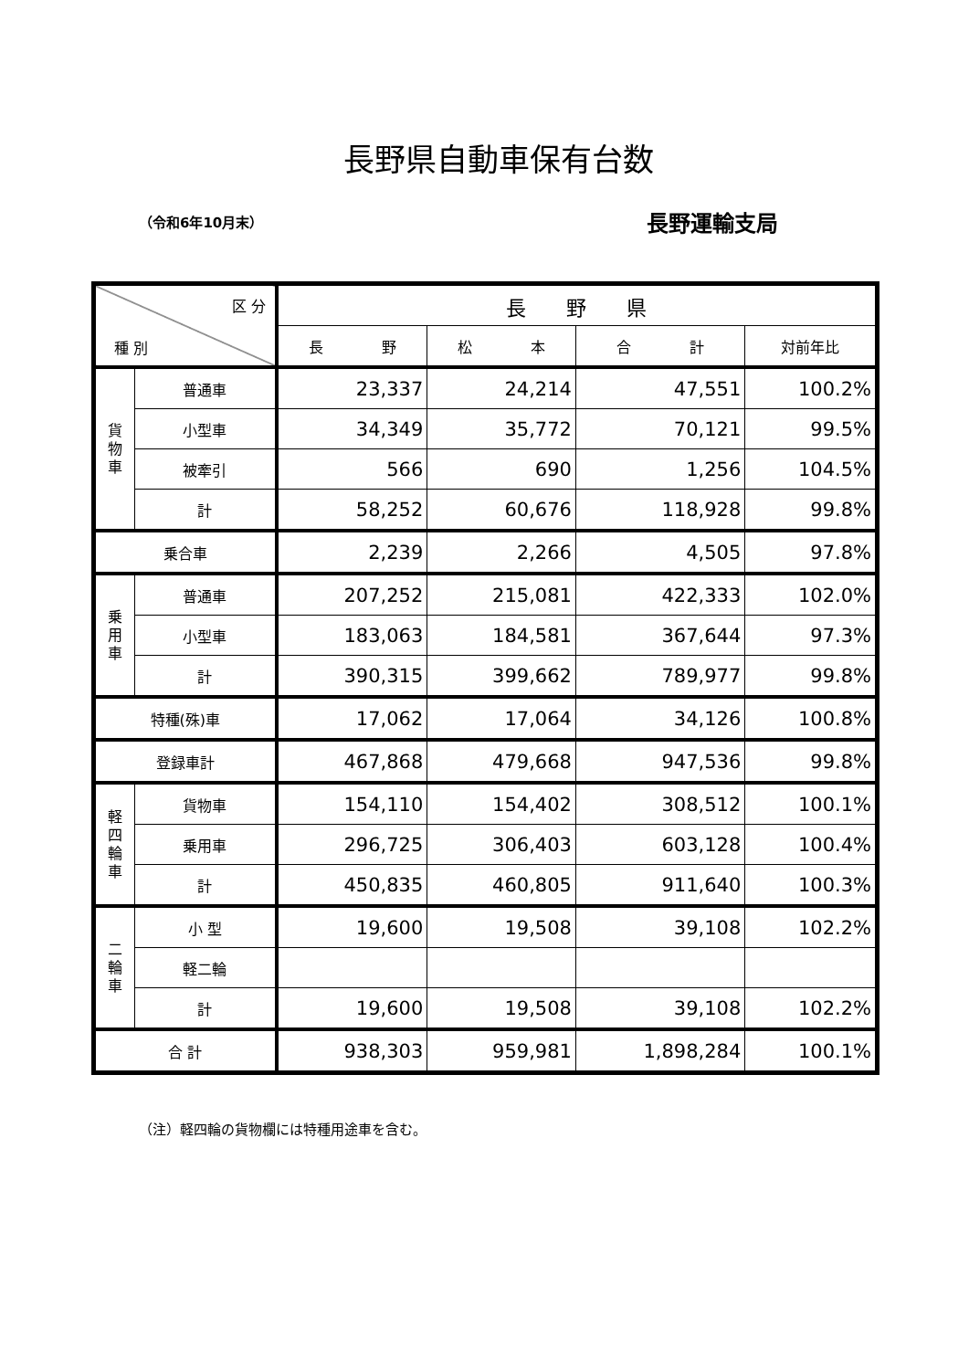長野県自動車保有台数
（令和6年10月末） 長野運輸支局
| 区 分 種 別 | | 長 野 県 | | | |
| --- | --- | --- | --- | --- | --- |
| | | 長 野 | 松 本 | 合 計 | 対前年比 |
| 貨 物 車 | 普通車 | 23,337 | 24,214 | 47,551 | 100.2% |
| | 小型車 | 34,349 | 35,772 | 70,121 | 99.5% |
| | 被牽引 | 566 | 690 | 1,256 | 104.5% |
| | 計 | 58,252 | 60,676 | 118,928 | 99.8% |
| 乗合車 | | 2,239 | 2,266 | 4,505 | 97.8% |
| 乗 用 車 | 普通車 | 207,252 | 215,081 | 422,333 | 102.0% |
| | 小型車 | 183,063 | 184,581 | 367,644 | 97.3% |
| | 計 | 390,315 | 399,662 | 789,977 | 99.8% |
| 特種(殊)車 | | 17,062 | 17,064 | 34,126 | 100.8% |
| 登録車計 | | 467,868 | 479,668 | 947,536 | 99.8% |
| 軽 四 輪 車 | 貨物車 | 154,110 | 154,402 | 308,512 | 100.1% |
| | 乗用車 | 296,725 | 306,403 | 603,128 | 100.4% |
| | 計 | 450,835 | 460,805 | 911,640 | 100.3% |
| 二 輪 車 | 小 型 | 19,600 | 19,508 | 39,108 | 102.2% |
| | 軽二輪 | | | | |
| | 計 | 19,600 | 19,508 | 39,108 | 102.2% |
| 合 計 | | 938,303 | 959,981 | 1,898,284 | 100.1% |
（注）軽四輪の貨物欄には特種用途車を含む。